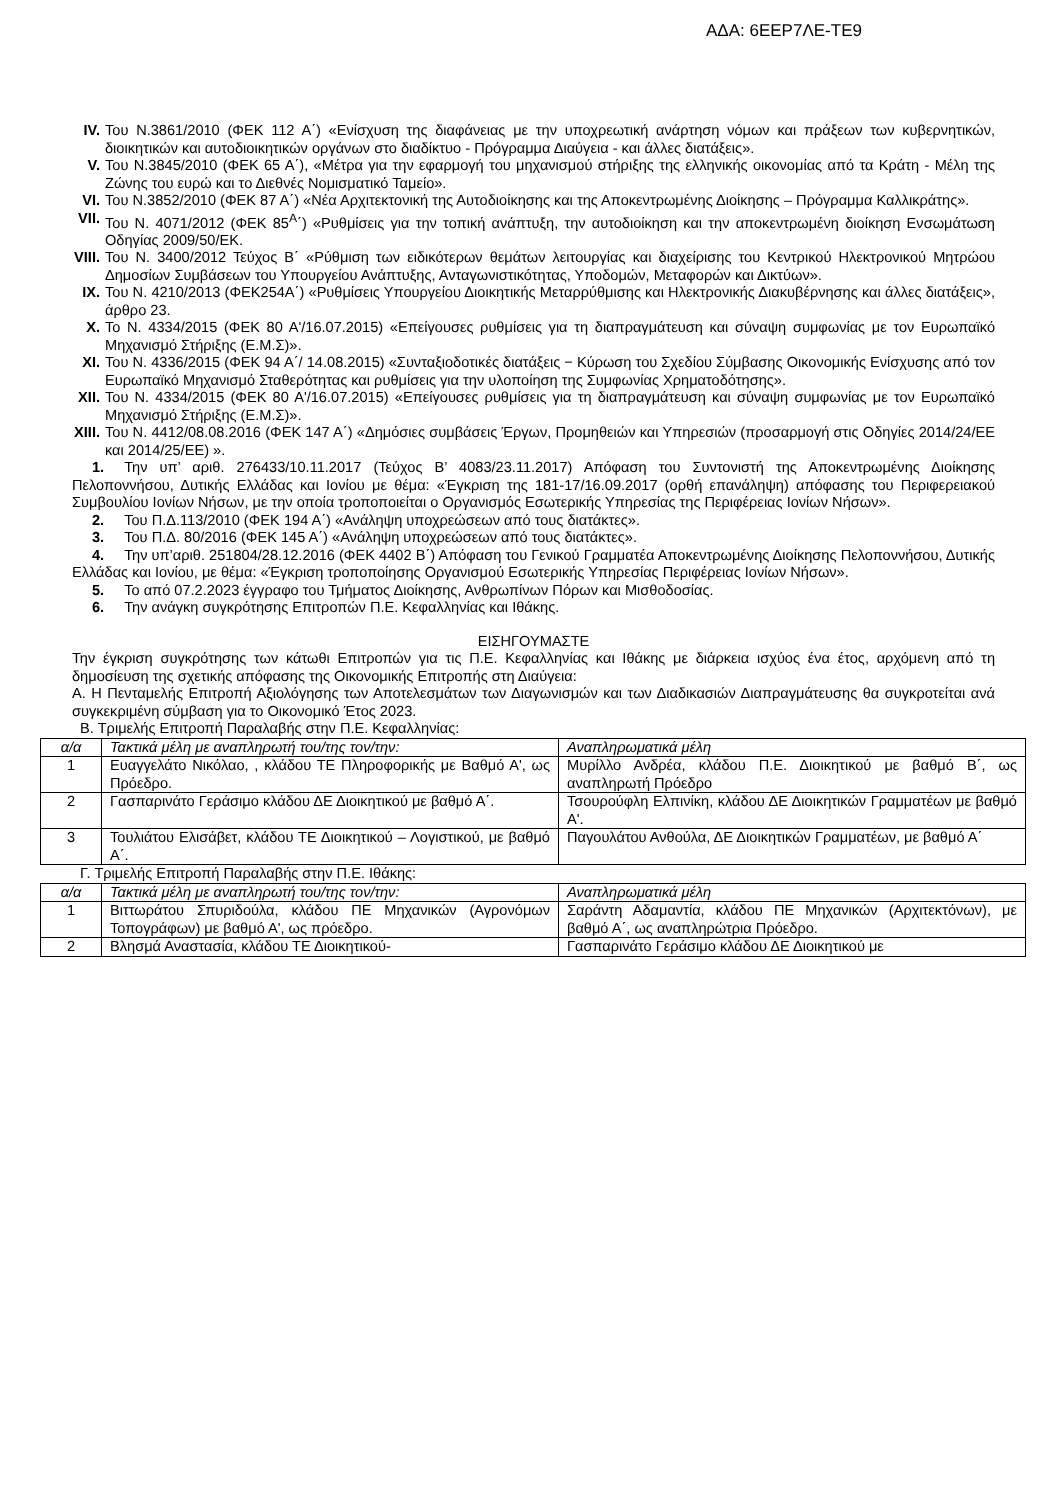ΑΔΑ: 6ΕΕΡ7ΛΕ-ΤΕ9
IV. Του Ν.3861/2010 (ΦΕΚ 112 Α΄) «Ενίσχυση της διαφάνειας με την υποχρεωτική ανάρτηση νόμων και πράξεων των κυβερνητικών, διοικητικών και αυτοδιοικητικών οργάνων στο διαδίκτυο - Πρόγραμμα Διαύγεια - και άλλες διατάξεις».
V. Του Ν.3845/2010 (ΦΕΚ 65 Α΄), «Μέτρα για την εφαρμογή του μηχανισμού στήριξης της ελληνικής οικονομίας από τα Κράτη - Μέλη της Ζώνης του ευρώ και το Διεθνές Νομισματικό Ταμείο».
VI. Του Ν.3852/2010 (ΦΕΚ 87 Α΄) «Νέα Αρχιτεκτονική της Αυτοδιοίκησης και της Αποκεντρωμένης Διοίκησης – Πρόγραμμα Καλλικράτης».
VII. Του Ν. 4071/2012 (ΦΕΚ 85<sup>Α</sup>΄) «Ρυθμίσεις για την τοπική ανάπτυξη, την αυτοδιοίκηση και την αποκεντρωμένη διοίκηση Ενσωμάτωση Οδηγίας 2009/50/ΕΚ.
VIII. Του Ν. 3400/2012 Τεύχος Β΄ «Ρύθμιση των ειδικότερων θεμάτων λειτουργίας και διαχείρισης του Κεντρικού Ηλεκτρονικού Μητρώου Δημοσίων Συμβάσεων του Υπουργείου Ανάπτυξης, Ανταγωνιστικότητας, Υποδομών, Μεταφορών και Δικτύων».
IX. Του Ν. 4210/2013 (ΦΕΚ254Α΄) «Ρυθμίσεις Υπουργείου Διοικητικής Μεταρρύθμισης και Ηλεκτρονικής Διακυβέρνησης και άλλες διατάξεις», άρθρο 23.
X. Το Ν. 4334/2015 (ΦΕΚ 80 Α'/16.07.2015) «Επείγουσες ρυθμίσεις για τη διαπραγμάτευση και σύναψη συμφωνίας με τον Ευρωπαϊκό Μηχανισμό Στήριξης (Ε.Μ.Σ)».
XI. Του Ν. 4336/2015 (ΦΕΚ 94 Α΄/ 14.08.2015) «Συνταξιοδοτικές διατάξεις − Κύρωση του Σχεδίου Σύμβασης Οικονομικής Ενίσχυσης από τον Ευρωπαϊκό Μηχανισμό Σταθερότητας και ρυθμίσεις για την υλοποίηση της Συμφωνίας Χρηματοδότησης».
XII. Του Ν. 4334/2015 (ΦΕΚ 80 Α'/16.07.2015) «Επείγουσες ρυθμίσεις για τη διαπραγμάτευση και σύναψη συμφωνίας με τον Ευρωπαϊκό Μηχανισμό Στήριξης (Ε.Μ.Σ)».
XIII. Του Ν. 4412/08.08.2016 (ΦΕΚ 147 Α΄) «Δημόσιες συμβάσεις Έργων, Προμηθειών και Υπηρεσιών (προσαρμογή στις Οδηγίες 2014/24/ΕΕ και 2014/25/ΕΕ) ».
1. Την υπ’ αριθ. 276433/10.11.2017 (Τεύχος Β’ 4083/23.11.2017) Απόφαση του Συντονιστή της Αποκεντρωμένης Διοίκησης Πελοποννήσου, Δυτικής Ελλάδας και Ιονίου με θέμα: «Έγκριση της 181-17/16.09.2017 (ορθή επανάληψη) απόφασης του Περιφερειακού Συμβουλίου Ιονίων Νήσων, με την οποία τροποποιείται ο Οργανισμός Εσωτερικής Υπηρεσίας της Περιφέρειας Ιονίων Νήσων».
2. Του Π.Δ.113/2010 (ΦΕΚ 194 Α΄) «Ανάληψη υποχρεώσεων από τους διατάκτες».
3. Του Π.Δ. 80/2016 (ΦΕΚ 145 Α΄) «Ανάληψη υποχρεώσεων από τους διατάκτες».
4. Την υπ’αριθ. 251804/28.12.2016 (ΦΕΚ 4402 Β΄) Απόφαση του Γενικού Γραμματέα Αποκεντρωμένης Διοίκησης Πελοποννήσου, Δυτικής Ελλάδας και Ιονίου, με θέμα: «Έγκριση τροποποίησης Οργανισμού Εσωτερικής Υπηρεσίας Περιφέρειας Ιονίων Νήσων».
5. Το από 07.2.2023 έγγραφο του Τμήματος Διοίκησης, Ανθρωπίνων Πόρων και Μισθοδοσίας.
6. Την ανάγκη συγκρότησης Επιτροπών Π.Ε. Κεφαλληνίας και Ιθάκης.
ΕΙΣΗΓΟΥΜΑΣΤΕ
Την έγκριση συγκρότησης των κάτωθι Επιτροπών για τις Π.Ε. Κεφαλληνίας και Ιθάκης με διάρκεια ισχύος ένα έτος, αρχόμενη από τη δημοσίευση της σχετικής απόφασης της Οικονομικής Επιτροπής στη Διαύγεια:
Α. Η Πενταμελής Επιτροπή Αξιολόγησης των Αποτελεσμάτων των Διαγωνισμών και των Διαδικασιών Διαπραγμάτευσης θα συγκροτείται ανά συγκεκριμένη σύμβαση για το Οικονομικό Έτος 2023.
Β. Τριμελής Επιτροπή Παραλαβής στην Π.Ε. Κεφαλληνίας:
| α/α | Τακτικά μέλη με αναπληρωτή του/της τον/την: | Αναπληρωματικά μέλη |
| 1 | Ευαγγελάτο Νικόλαο, , κλάδου ΤΕ Πληροφορικής με Βαθμό Α', ως Πρόεδρο. | Μυρίλλο Ανδρέα, κλάδου Π.Ε. Διοικητικού με βαθμό Β΄, ως αναπληρωτή Πρόεδρο |
| 2 | Γασπαρινάτο Γεράσιμο κλάδου ΔΕ Διοικητικού με βαθμό Α΄. | Τσουρούφλη Ελπινίκη, κλάδου ΔΕ Διοικητικών Γραμματέων με βαθμό Α'. |
| 3 | Τουλιάτου Ελισάβετ, κλάδου ΤΕ Διοικητικού – Λογιστικού, με βαθμό Α΄. | Παγουλάτου Ανθούλα, ΔΕ Διοικητικών Γραμματέων, με βαθμό Α΄ |
Γ. Τριμελής Επιτροπή Παραλαβής στην Π.Ε. Ιθάκης:
| α/α | Τακτικά μέλη με αναπληρωτή του/της τον/την: | Αναπληρωματικά μέλη |
| 1 | Βιττωράτου Σπυριδούλα, κλάδου ΠΕ Μηχανικών (Αγρονόμων Τοπογράφων) με βαθμό Α', ως πρόεδρο. | Σαράντη Αδαμαντία, κλάδου ΠΕ Μηχανικών (Αρχιτεκτόνων), με βαθμό Α΄, ως αναπληρώτρια Πρόεδρο. |
| 2 | Βλησμά Αναστασία, κλάδου ΤΕ Διοικητικού- | Γασπαρινάτο Γεράσιμο κλάδου ΔΕ Διοικητικού με |